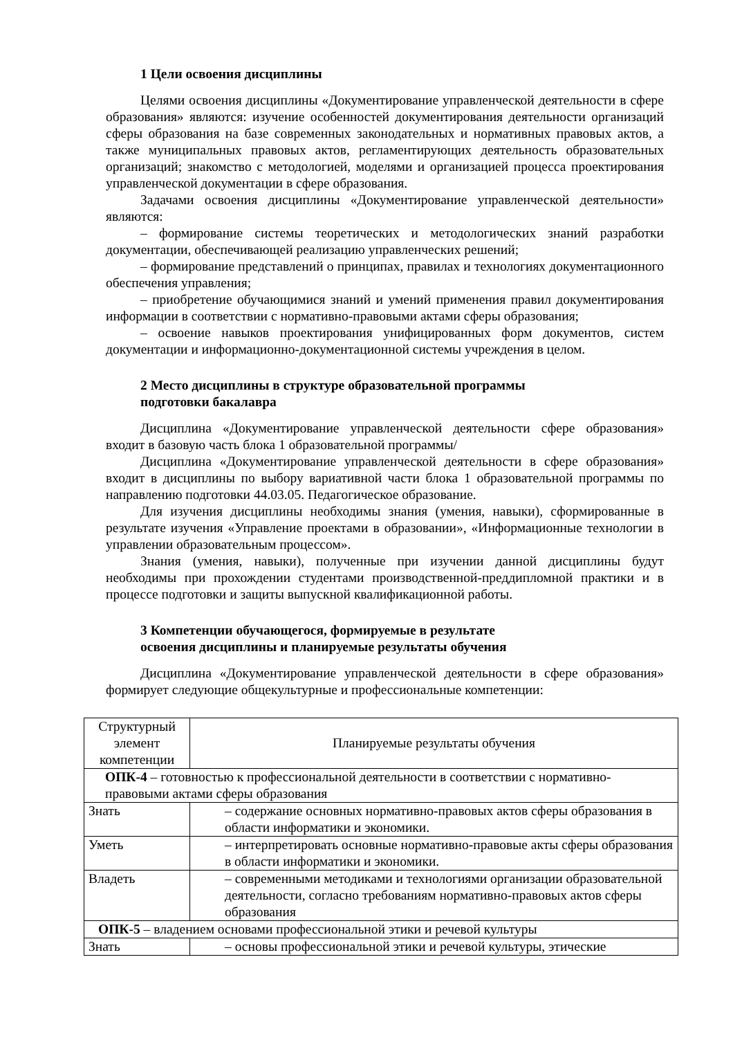1 Цели освоения дисциплины
Целями освоения дисциплины «Документирование управленческой деятельности в сфере образования» являются: изучение особенностей документирования деятельности организаций сферы образования на базе современных законодательных и нормативных правовых актов, а также муниципальных правовых актов, регламентирующих деятельность образовательных организаций; знакомство с методологией, моделями и организацией процесса проектирования управленческой документации в сфере образования.
Задачами освоения дисциплины «Документирование управленческой деятельности» являются:
– формирование системы теоретических и методологических знаний разработки документации, обеспечивающей реализацию управленческих решений;
– формирование представлений о принципах, правилах и технологиях документационного обеспечения управления;
– приобретение обучающимися знаний и умений применения правил документирования информации в соответствии с нормативно-правовыми актами сферы образования;
– освоение навыков проектирования унифицированных форм документов, систем документации и информационно-документационной системы учреждения в целом.
2 Место дисциплины в структуре образовательной программы
подготовки бакалавра
Дисциплина «Документирование управленческой деятельности сфере образования» входит в базовую часть блока 1 образовательной программы/
Дисциплина «Документирование управленческой деятельности в сфере образования» входит в дисциплины по выбору вариативной части блока 1 образовательной программы по направлению подготовки 44.03.05. Педагогическое образование.
Для изучения дисциплины необходимы знания (умения, навыки), сформированные в результате изучения «Управление проектами в образовании», «Информационные технологии в управлении образовательным процессом».
Знания (умения, навыки), полученные при изучении данной дисциплины будут необходимы при прохождении студентами производственной-преддипломной практики и в процессе подготовки и защиты выпускной квалификационной работы.
3 Компетенции обучающегося, формируемые в результате
освоения дисциплины и планируемые результаты обучения
Дисциплина «Документирование управленческой деятельности в сфере образования» формирует следующие общекультурные и профессиональные компетенции:
| Структурный элемент компетенции | Планируемые результаты обучения |
| --- | --- |
| ОПК-4 – готовностью к профессиональной деятельности в соответствии с нормативно-правовыми актами сферы образования | |
| Знать | – содержание основных нормативно-правовых актов сферы образования в области информатики и экономики. |
| Уметь | – интерпретировать основные нормативно-правовые акты сферы образования в области информатики и экономики. |
| Владеть | – современными методиками и технологиями организации образовательной деятельности, согласно требованиям нормативно-правовых актов сферы образования |
| ОПК-5 – владением основами профессиональной этики и речевой культуры | |
| Знать | – основы профессиональной этики и речевой культуры, этические |